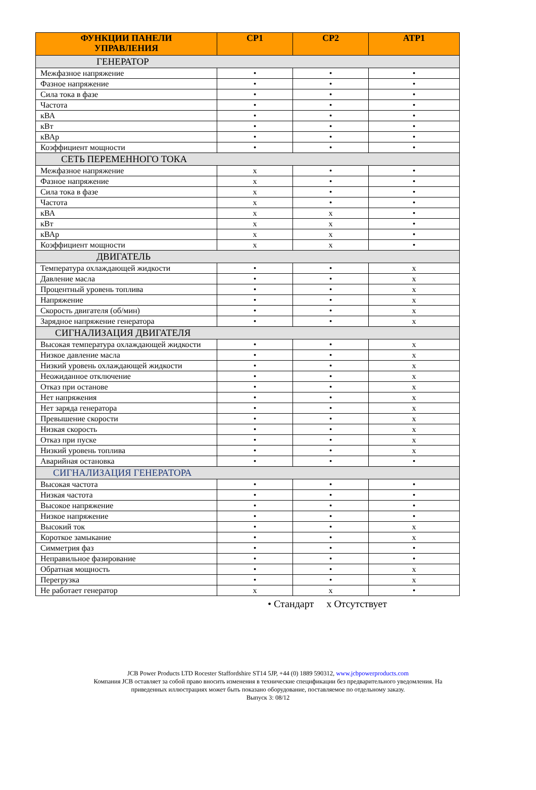| ФУНКЦИИ ПАНЕЛИ УПРАВЛЕНИЯ | СР1 | СР2 | АТР1 |
| --- | --- | --- | --- |
| ГЕНЕРАТОР | | | |
| Межфазное напряжение | • | • | • |
| Фазное напряжение | • | • | • |
| Сила тока в фазе | • | • | • |
| Частота | • | • | • |
| кВА | • | • | • |
| кВт | • | • | • |
| кВАр | • | • | • |
| Коэффициент мощности | • | • | • |
| СЕТЬ ПЕРЕМЕННОГО ТОКА | | | |
| Межфазное напряжение | x | • | • |
| Фазное напряжение | x | • | • |
| Сила тока в фазе | x | • | • |
| Частота | x | • | • |
| кВА | x | x | • |
| кВт | x | x | • |
| кВАр | x | x | • |
| Коэффициент мощности | x | x | • |
| ДВИГАТЕЛЬ | | | |
| Температура охлаждающей жидкости | • | • | x |
| Давление масла | • | • | x |
| Процентный уровень топлива | • | • | x |
| Напряжение | • | • | x |
| Скорость двигателя (об/мин) | • | • | x |
| Зарядное напряжение генератора | • | • | x |
| СИГНАЛИЗАЦИЯ ДВИГАТЕЛЯ | | | |
| Высокая температура охлаждающей жидкости | • | • | x |
| Низкое давление масла | • | • | x |
| Низкий уровень охлаждающей жидкости | • | • | x |
| Неожиданное отключение | • | • | x |
| Отказ при останове | • | • | x |
| Нет напряжения | • | • | x |
| Нет заряда генератора | • | • | x |
| Превышение скорости | • | • | x |
| Низкая скорость | • | • | x |
| Отказ при пуске | • | • | x |
| Низкий уровень топлива | • | • | x |
| Аварийная остановка | • | • | • |
| СИГНАЛИЗАЦИЯ ГЕНЕРАТОРА | | | |
| Высокая частота | • | • | • |
| Низкая частота | • | • | • |
| Высокое напряжение | • | • | • |
| Низкое напряжение | • | • | • |
| Высокий ток | • | • | x |
| Короткое замыкание | • | • | x |
| Симметрия фаз | • | • | • |
| Неправильное фазирование | • | • | • |
| Обратная мощность | • | • | x |
| Перегрузка | • | • | x |
| Не работает генератор | x | x | • |
• Стандарт x Отсутствует
JCB Power Products LTD Rocester Staffordshire ST14 5JP, +44 (0) 1889 590312, www.jcbpowerproducts.com
Компания JCB оставляет за собой право вносить изменения в технические спецификации без предварительного уведомления. На
приведенных иллюстрациях может быть показано оборудование, поставляемое по отдельному заказу.
Выпуск 3: 08/12